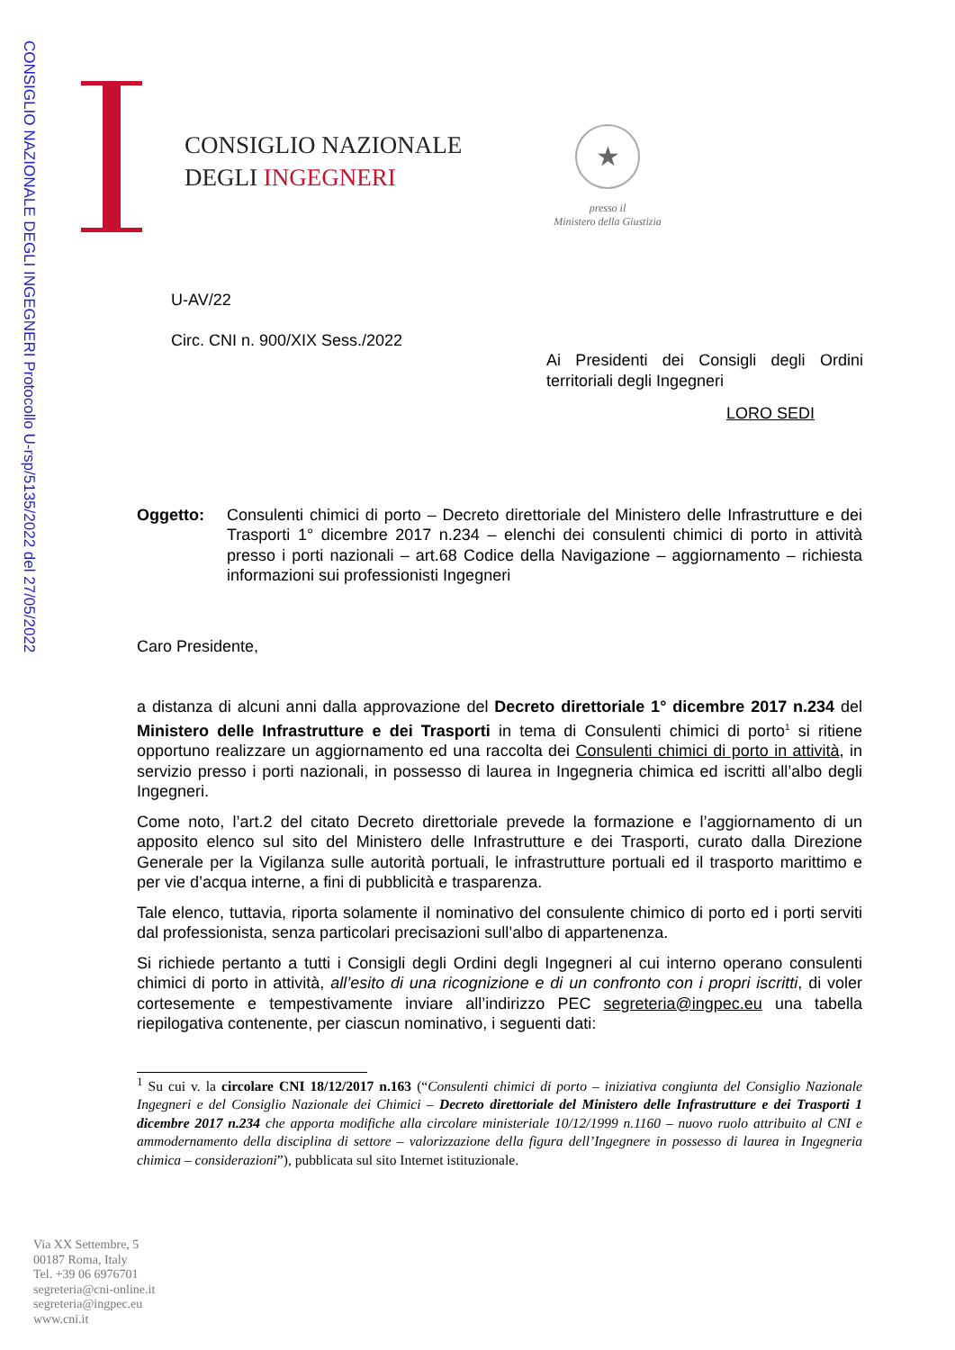CONSIGLIO NAZIONALE DEGLI INGEGNERI Protocollo U-rsp/5135/2022 del 27/05/2022
CONSIGLIO NAZIONALE
DEGLI INGEGNERI
★
presso il
Ministero della Giustizia
U-AV/22
Circ. CNI n. 900/XIX Sess./2022
Ai Presidenti dei Consigli degli Ordini territoriali degli Ingegneri
LORO SEDI
Oggetto: Consulenti chimici di porto – Decreto direttoriale del Ministero delle Infrastrutture e dei Trasporti 1° dicembre 2017 n.234 – elenchi dei consulenti chimici di porto in attività presso i porti nazionali – art.68 Codice della Navigazione – aggiornamento – richiesta informazioni sui professionisti Ingegneri
Caro Presidente,
a distanza di alcuni anni dalla approvazione del Decreto direttoriale 1° dicembre 2017 n.234 del Ministero delle Infrastrutture e dei Trasporti in tema di Consulenti chimici di porto<sup>1</sup> si ritiene opportuno realizzare un aggiornamento ed una raccolta dei Consulenti chimici di porto in attività, in servizio presso i porti nazionali, in possesso di laurea in Ingegneria chimica ed iscritti all’albo degli Ingegneri.
Come noto, l’art.2 del citato Decreto direttoriale prevede la formazione e l’aggiornamento di un apposito elenco sul sito del Ministero delle Infrastrutture e dei Trasporti, curato dalla Direzione Generale per la Vigilanza sulle autorità portuali, le infrastrutture portuali ed il trasporto marittimo e per vie d’acqua interne, a fini di pubblicità e trasparenza.
Tale elenco, tuttavia, riporta solamente il nominativo del consulente chimico di porto ed i porti serviti dal professionista, senza particolari precisazioni sull’albo di appartenenza.
Si richiede pertanto a tutti i Consigli degli Ordini degli Ingegneri al cui interno operano consulenti chimici di porto in attività, all’esito di una ricognizione e di un confronto con i propri iscritti, di voler cortesemente e tempestivamente inviare all’indirizzo PEC segreteria@ingpec.eu una tabella riepilogativa contenente, per ciascun nominativo, i seguenti dati:
<sup>1</sup> Su cui v. la circolare CNI 18/12/2017 n.163 (“Consulenti chimici di porto – iniziativa congiunta del Consiglio Nazionale Ingegneri e del Consiglio Nazionale dei Chimici – Decreto direttoriale del Ministero delle Infrastrutture e dei Trasporti 1 dicembre 2017 n.234 che apporta modifiche alla circolare ministeriale 10/12/1999 n.1160 – nuovo ruolo attribuito al CNI e ammodernamento della disciplina di settore – valorizzazione della figura dell’Ingegnere in possesso di laurea in Ingegneria chimica – considerazioni”), pubblicata sul sito Internet istituzionale.
Via XX Settembre, 5
00187 Roma, Italy
Tel. +39 06 6976701
segreteria@cni-online.it
segreteria@ingpec.eu
www.cni.it